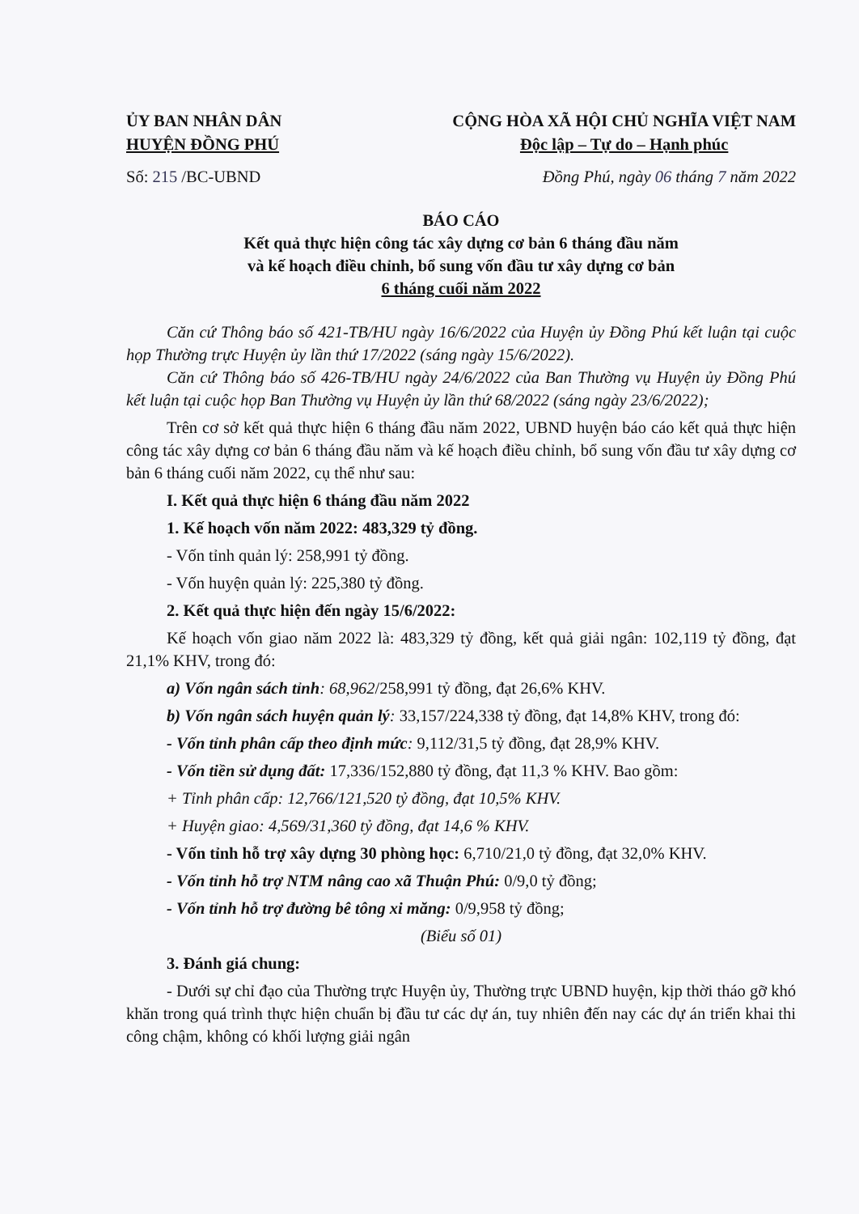ỦY BAN NHÂN DÂN
HUYỆN ĐỒNG PHÚ
CỘNG HÒA XÃ HỘI CHỦ NGHĨA VIỆT NAM
Độc lập – Tự do – Hạnh phúc
Số: 215 /BC-UBND Đồng Phú, ngày 06 tháng 7 năm 2022
BÁO CÁO
Kết quả thực hiện công tác xây dựng cơ bản 6 tháng đầu năm
và kế hoạch điều chỉnh, bổ sung vốn đầu tư xây dựng cơ bản
6 tháng cuối năm 2022
Căn cứ Thông báo số 421-TB/HU ngày 16/6/2022 của Huyện ủy Đồng Phú kết luận tại cuộc họp Thường trực Huyện ủy lần thứ 17/2022 (sáng ngày 15/6/2022).
Căn cứ Thông báo số 426-TB/HU ngày 24/6/2022 của Ban Thường vụ Huyện ủy Đồng Phú kết luận tại cuộc họp Ban Thường vụ Huyện ủy lần thứ 68/2022 (sáng ngày 23/6/2022);
Trên cơ sở kết quả thực hiện 6 tháng đầu năm 2022, UBND huyện báo cáo kết quả thực hiện công tác xây dựng cơ bản 6 tháng đầu năm và kế hoạch điều chỉnh, bổ sung vốn đầu tư xây dựng cơ bản 6 tháng cuối năm 2022, cụ thể như sau:
I. Kết quả thực hiện 6 tháng đầu năm 2022
1. Kế hoạch vốn năm 2022: 483,329 tỷ đồng.
- Vốn tỉnh quản lý: 258,991 tỷ đồng.
- Vốn huyện quản lý: 225,380 tỷ đồng.
2. Kết quả thực hiện đến ngày 15/6/2022:
Kế hoạch vốn giao năm 2022 là: 483,329 tỷ đồng, kết quả giải ngân: 102,119 tỷ đồng, đạt 21,1% KHV, trong đó:
a) Vốn ngân sách tỉnh: 68,962/258,991 tỷ đồng, đạt 26,6% KHV.
b) Vốn ngân sách huyện quản lý: 33,157/224,338 tỷ đồng, đạt 14,8% KHV, trong đó:
- Vốn tỉnh phân cấp theo định mức: 9,112/31,5 tỷ đồng, đạt 28,9% KHV.
- Vốn tiền sử dụng đất: 17,336/152,880 tỷ đồng, đạt 11,3 % KHV. Bao gồm:
+ Tỉnh phân cấp: 12,766/121,520 tỷ đồng, đạt 10,5% KHV.
+ Huyện giao: 4,569/31,360 tỷ đồng, đạt 14,6 % KHV.
- Vốn tỉnh hỗ trợ xây dựng 30 phòng học: 6,710/21,0 tỷ đồng, đạt 32,0% KHV.
- Vốn tỉnh hỗ trợ NTM nâng cao xã Thuận Phú: 0/9,0 tỷ đồng;
- Vốn tỉnh hỗ trợ đường bê tông xi măng: 0/9,958 tỷ đồng;
(Biểu số 01)
3. Đánh giá chung:
- Dưới sự chỉ đạo của Thường trực Huyện ủy, Thường trực UBND huyện, kịp thời tháo gỡ khó khăn trong quá trình thực hiện chuẩn bị đầu tư các dự án, tuy nhiên đến nay các dự án triển khai thi công chậm, không có khối lượng giải ngân